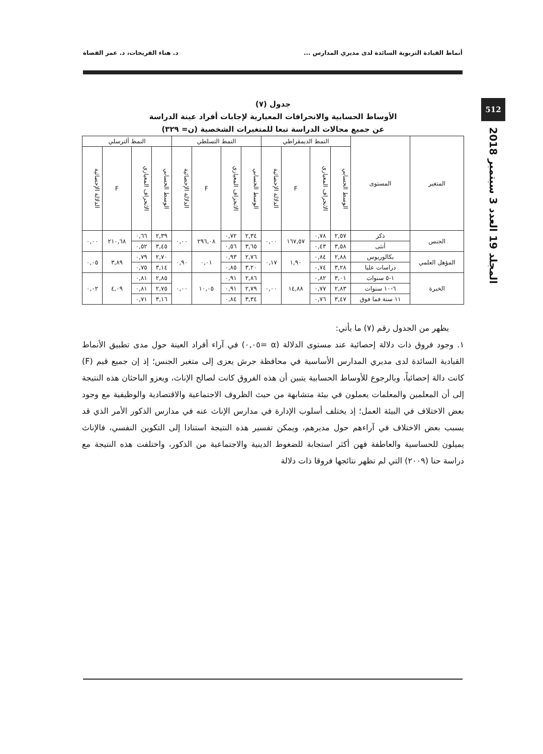أنماط القيادة التربوية السائدة لدى مديري المدارس ... د. هناء الفريحات، د. عمر القضاة
512
المجلد 19 العدد 3 سبتمبر 2018
جدول (٧)
الأوساط الحسابية والانحرافات المعيارية لإجابات أفراد عينة الدراسة
عن جميع مجالات الدراسة تبعا للمتغيرات الشخصية (ن= ٣٢٩)
| المتغير | المستوى | النمط الديمقراطي | | | | النمط التسلطي | | | | النمط ألترسلي | | | |
| --- | --- | --- | --- | --- | --- | --- | --- | --- | --- | --- | --- | --- | --- |
| | | الوسط الحسابي | الانحراف المعياري | F | الدلالة الإحصائية | الوسط الحسابي | الانحراف المعياري | F | الدلالة الإحصائية | الوسط الحسابي | الانحراف المعياري | F | الدلالة الإحصائية |
| الجنس | ذكر | ٢,٥٧ | ٠,٧٨ | ١٦٧,٥٧ | ٠,٠٠ | ٢,٣٤ | ٠,٧٢ | ٢٩٦,٠٨ | ٠,٠٠ | ٢,٣٩ | ٠,٦٦ | ٢١٠,٦٨ | ٠,٠٠ |
| | أنثى | ٣,٥٨ | ٠,٤٣ | | | ٣,٦٥ | ٠,٥٦ | | | ٣,٤٥ | ٠,٥٢ | | |
| المؤهل العلمي | بكالوريوس | ٢,٨٨ | ٠,٨٤ | ١,٩٠ | ٠,١٧ | ٢,٧٦ | ٠,٩٣ | ٠,٠١ | ٠,٩٠ | ٢,٧٠ | ٠,٧٩ | ٣,٨٩ | ٠,٠٥ |
| | دراسات عليا | ٣,٢٨ | ٠,٧٤ | | | ٣,٢٠ | ٠,٨٥ | | | ٣,١٤ | ٠,٧٥ | | |
| الخبرة | ١-٥ سنوات | ٣,٠١ | ٠,٨٢ | ١٤,٨٨ | ٠,٠٠ | ٢,٨٦ | ٠,٩١ | ١٠,٠٥ | ٠,٠٠ | ٢,٨٥ | ٠,٨١ | ٤,٠٩ | ٠,٠٢ |
| | ٦-١٠ سنوات | ٢,٨٣ | ٠,٧٧ | | | ٢,٧٩ | ٠,٩١ | | | ٢,٧٥ | ٠,٨١ | | |
| | ١١ سنة فما فوق | ٣,٤٧ | ٠,٧٦ | | | ٣,٣٤ | ٠,٨٤ | | | ٣,١٦ | ٠,٧١ | | |
يظهر من الجدول رقم (٧) ما يأتي:
١. وجود فروق ذات دلالة إحصائية عند مستوى الدلالة (α =٠,٠٥) في آراء أفراد العينة حول مدى تطبيق الأنماط القيادية السائدة لدى مديري المدارس الأساسية في محافظة جرش يعزى إلى متغير الجنس؛ إذ إن جميع قيم (F) كانت دالة إحصائياً، وبالرجوع للأوساط الحسابية يتبين أن هذه الفروق كانت لصالح الإناث، ويعزو الباحثان هذه النتيجة إلى أن المعلمين والمعلمات يعملون في بيئة متشابهة من حيث الظروف الاجتماعية والاقتصادية والوظيفية مع وجود بعض الاختلاف في البيئة العمل؛ إذ يختلف أسلوب الإدارة في مدارس الإناث عنه في مدارس الذكور الأمر الذي قد يسبب بعض الاختلاف في آراءهم حول مديرهم، ويمكن تفسير هذه النتيجة استنادا إلى التكوين النفسي، فالإناث يميلون للحساسية والعاطفة فهن أكثر استجابة للضغوط الدينية والاجتماعية من الذكور، واختلفت هذه النتيجة مع دراسة حنا (٢٠٠٩) التي لم تظهر نتائجها فروقا ذات دلالة